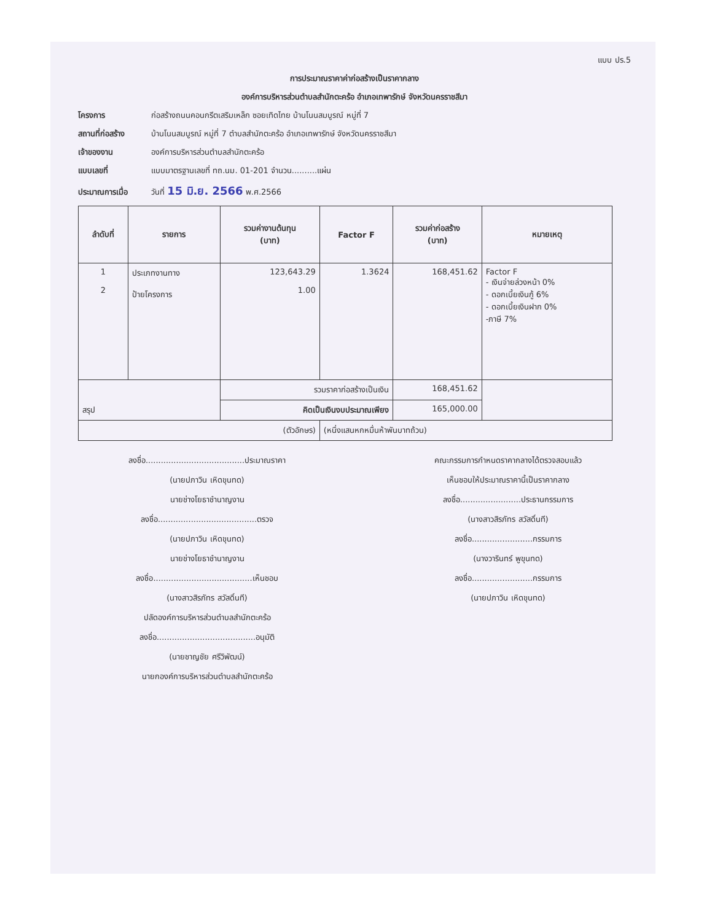แบบ ปร.5
การประมาณราคาค่าก่อสร้างเป็นราคากลาง
องค์การบริหารส่วนตำบลสำนักตะคร้อ อำเภอเทพารักษ์ จังหวัดนครราชสีมา
โครงการ ก่อสร้างถนนคอนกรีตเสริมเหล็ก ซอยเทิดไทย บ้านโนนสมบูรณ์ หมู่ที่ 7
สถานที่ก่อสร้าง บ้านโนนสมบูรณ์ หมู่ที่ 7 ตำบลสำนักตะคร้อ อำเภอเทพารักษ์ จังหวัดนครราชสีมา
เจ้าของงาน องค์การบริหารส่วนตำบลสำนักตะคร้อ
แบบเลขที่ แบบมาตรฐานเลขที่ ทถ.นม. 01-201 จำนวน..........แผ่น
ประมาณการเมื่อ วันที่ 15 มิ.ย. 2566 พ.ศ.2566
| ลำดับที่ | รายการ | รวมค่างานต้นทุน (บาท) | Factor F | รวมค่าก่อสร้าง (บาท) | หมายเหตุ |
| --- | --- | --- | --- | --- | --- |
| 1 2 | ประเภทงานทาง ป้ายโครงการ | 123,643.29 1.00 | 1.3624 | 168,451.62 | Factor F - เงินจ่ายล่วงหน้า 0% - ดอกเบี้ยเงินกู้ 6% - ดอกเบี้ยเงินฝาก 0% -ภาษี 7% |
| สรุป | | รวมราคาก่อสร้างเป็นเงิน | | 168,451.62 | |
| | | คิดเป็นเงินงบประมาณเพียง | | 165,000.00 | |
| (ตัวอักษร) | | | (หนึ่งแสนหกหมื่นห้าพันบาทถ้วน) | | |
ลงชื่อ.......................................ประมาณราคา
(นายปภาวิน เหิดขุนทด)
นายช่างโยธาชำนาญงาน
ลงชื่อ.......................................ตรวจ
(นายปภาวิน เหิดขุนทด)
นายช่างโยธาชำนาญงาน
ลงชื่อ.......................................เห็นชอบ
(นางสาวสิรภัทร สวัสดิ์นที)
ปลัดองค์การบริหารส่วนตำบลสำนักตะคร้อ
ลงชื่อ.......................................อนุมัติ
(นายชาญชัย ศรีวิพัฒน์)
นายกองค์การบริหารส่วนตำบลสำนักตะคร้อ
คณะกรรมการกำหนดราคากลางได้ตรวจสอบแล้ว
เห็นชอบให้ประมาณราคานี้เป็นราคากลาง
ลงชื่อ........................ประธานกรรมการ
(นางสาวสิรภัทร สวัสดิ์นที)
ลงชื่อ........................กรรมการ
(นางวารินทร์ พูขุนทด)
ลงชื่อ........................กรรมการ
(นายปภาวิน เหิดขุนทด)